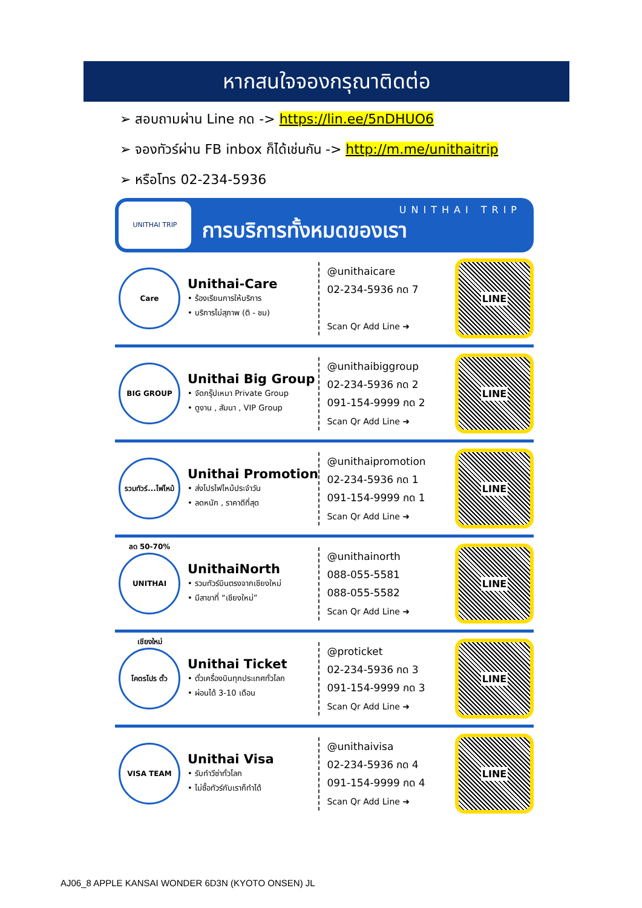หากสนใจจองกรุณาติดต่อ
➢ สอบถามผ่าน Line กด -> https://lin.ee/5nDHUO6
➢ จองทัวร์ผ่าน FB inbox ก็ได้เช่นกัน -> http://m.me/unithaitrip
➢ หรือโทร 02-234-5936
UNITHAI TRIP
UNITHAI TRIP
การบริการทั้งหมดของเรา
Care
Unithai-Care
• ร้องเรียนการให้บริการ
• บริการไม่สุภาพ (ติ - ชม)
@unithaicare
02-234-5936 กด 7
Scan Qr Add Line ➜
LINE
BIG GROUP
Unithai Big Group
• จัดกรุ๊ปเหมา Private Group
• ดูงาน , สัมนา , VIP Group
@unithaibiggroup
02-234-5936 กด 2
091-154-9999 กด 2
Scan Qr Add Line ➜
LINE
รวมทัวร์...ไฟไหม้ ลด 50-70%
Unithai Promotion
• ส่งโปรไฟไหม้ประจำวัน
• ลดหนัก , ราคาดีที่สุด
@unithaipromotion
02-234-5936 กด 1
091-154-9999 กด 1
Scan Qr Add Line ➜
LINE
UNITHAI เชียงใหม่
UnithaiNorth
• รวมทัวร์บินตรงจากเชียงใหม่
• มีสาขาที่ “เชียงใหม่”
@unithainorth
088-055-5581
088-055-5582
Scan Qr Add Line ➜
LINE
โคตรโปร ตั๋ว
Unithai Ticket
• ตั๋วเครื่องบินทุกประเทศทั่วโลก
• ผ่อนได้ 3-10 เดือน
@proticket
02-234-5936 กด 3
091-154-9999 กด 3
Scan Qr Add Line ➜
LINE
VISA TEAM
Unithai Visa
• รับทำวีซ่าทั่วโลก
• ไม่ซื้อทัวร์กับเราก็ทำได้
@unithaivisa
02-234-5936 กด 4
091-154-9999 กด 4
Scan Qr Add Line ➜
LINE
AJ06_8 APPLE KANSAI WONDER 6D3N (KYOTO ONSEN) JL